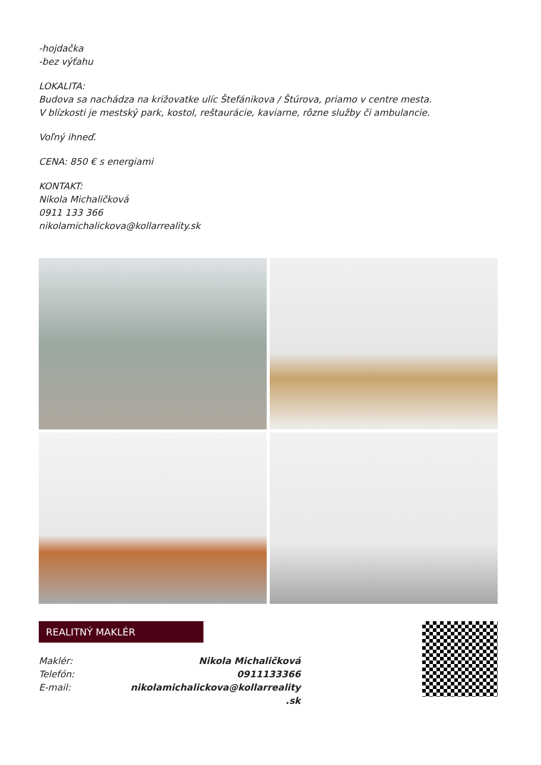-hojdačka
-bez výťahu
LOKALITA:
Budova sa nachádza na križovatke ulíc Štefánikova / Štúrova, priamo v centre mesta.
V blízkosti je mestský park, kostol, reštaurácie, kaviarne, rôzne služby či ambulancie.
Voľný ihneď.
CENA: 850 € s energiami
KONTAKT:
Nikola Michaličková
0911 133 366
nikolamichalickova@kollarreality.sk
REALITNÝ MAKLÉR
| Maklér: | Nikola Michaličková |
| Telefón: | 0911133366 |
| E-mail: | nikolamichalickova@kollarreality .sk |